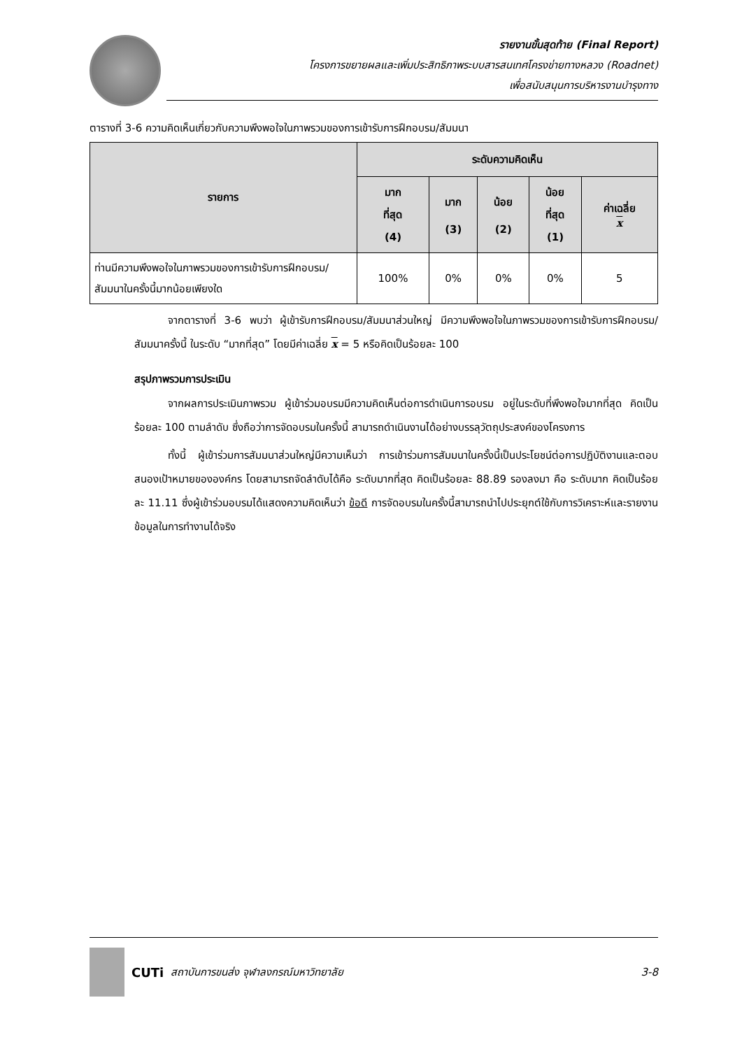รายงานขั้นสุดท้าย (Final Report)
โครงการขยายผลและเพิ่มประสิทธิภาพระบบสารสนเทศโครงข่ายทางหลวง (Roadnet)
เพื่อสนับสนุนการบริหารงานบำรุงทาง
ตารางที่ 3-6 ความคิดเห็นเกี่ยวกับความพึงพอใจในภาพรวมของการเข้ารับการฝึกอบรม/สัมมนา
| รายการ | ระดับความคิดเห็น | | | | |
| --- | --- | --- | --- | --- | --- |
| | มาก ที่สุด (4) | มาก (3) | น้อย (2) | น้อย ที่สุด (1) | ค่าเฉลี่ย x |
| ท่านมีความพึงพอใจในภาพรวมของการเข้ารับการฝึกอบรม/สัมมนาในครั้งนี้มากน้อยเพียงใด | 100% | 0% | 0% | 0% | 5 |
จากตารางที่ 3-6 พบว่า ผู้เข้ารับการฝึกอบรม/สัมมนาส่วนใหญ่ มีความพึงพอใจในภาพรวมของการเข้ารับการฝึกอบรม/สัมมนาครั้งนี้ ในระดับ “มากที่สุด” โดยมีค่าเฉลี่ย x = 5 หรือคิดเป็นร้อยละ 100
สรุปภาพรวมการประเมิน
จากผลการประเมินภาพรวม ผู้เข้าร่วมอบรมมีความคิดเห็นต่อการดำเนินการอบรม อยู่ในระดับที่พึงพอใจมากที่สุด คิดเป็นร้อยละ 100 ตามลำดับ ซึ่งถือว่าการจัดอบรมในครั้งนี้ สามารถดำเนินงานได้อย่างบรรลุวัตถุประสงค์ของโครงการ
ทั้งนี้ ผู้เข้าร่วมการสัมมนาส่วนใหญ่มีความเห็นว่า การเข้าร่วมการสัมมนาในครั้งนี้เป็นประโยชน์ต่อการปฏิบัติงานและตอบสนองเป้าหมายขององค์กร โดยสามารถจัดลำดับได้คือ ระดับมากที่สุด คิดเป็นร้อยละ 88.89 รองลงมา คือ ระดับมาก คิดเป็นร้อยละ 11.11 ซึ่งผู้เข้าร่วมอบรมได้แสดงความคิดเห็นว่า ข้อดี การจัดอบรมในครั้งนี้สามารถนำไปประยุกต์ใช้กับการวิเคราะห์และรายงานข้อมูลในการทำงานได้จริง
CUTi สถาบันการขนส่ง จุฬาลงกรณ์มหาวิทยาลัย 3-8